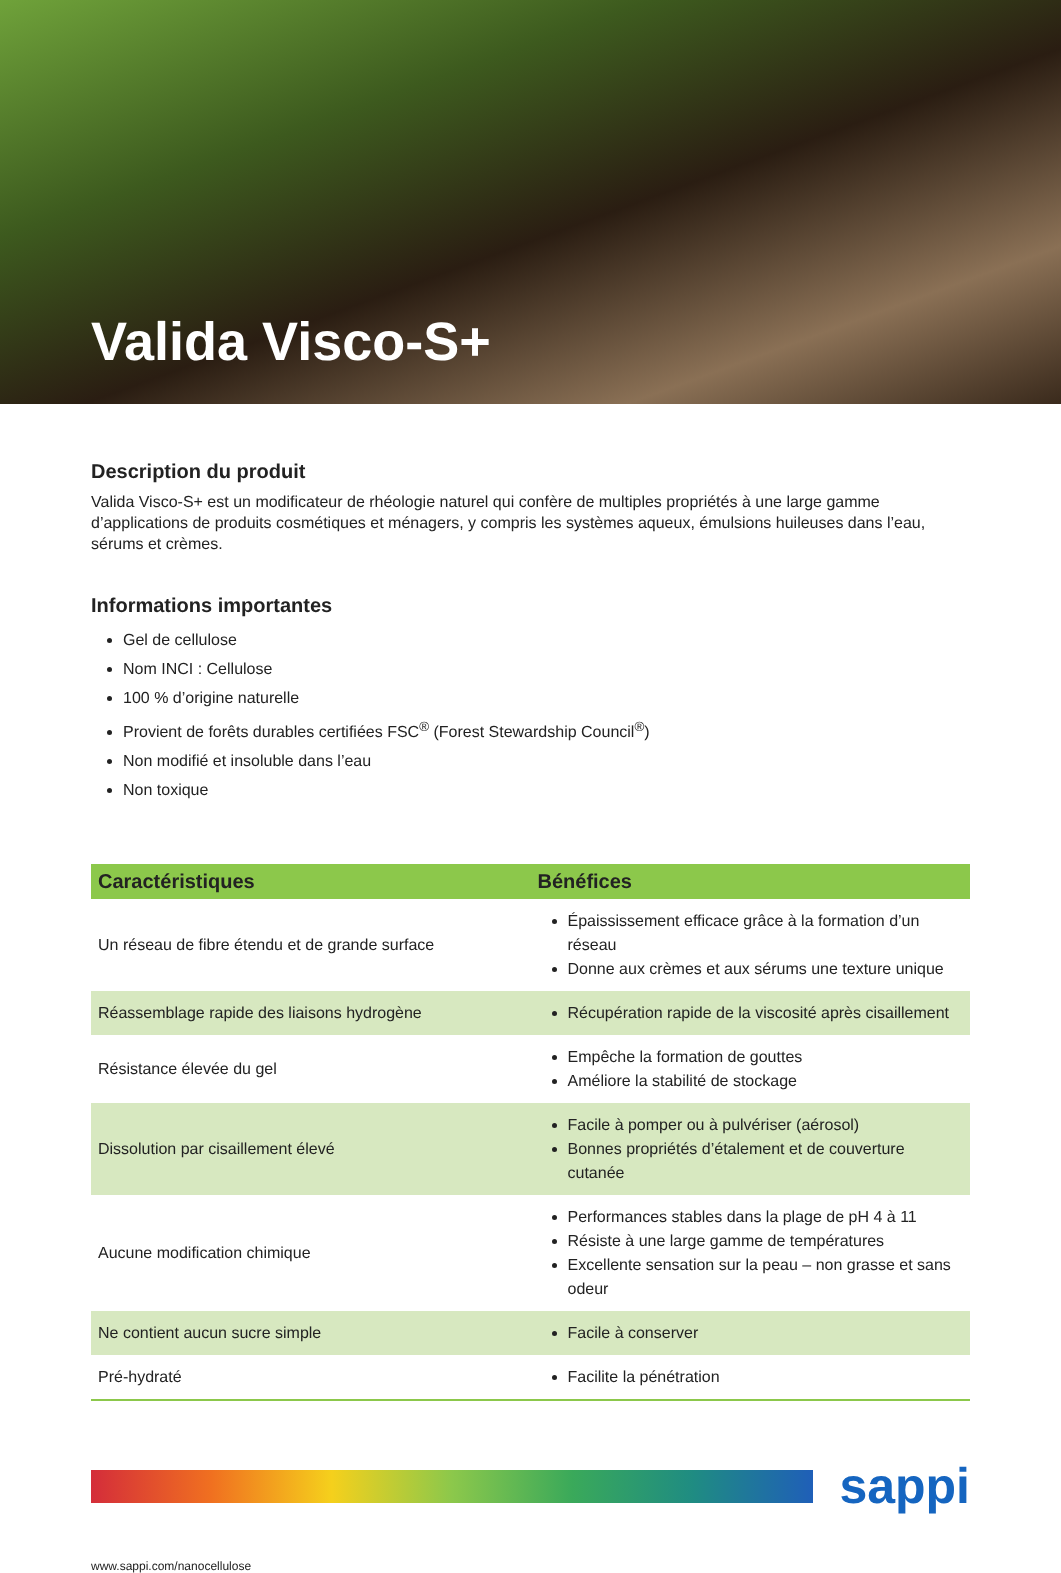Valida Visco-S+
Description du produit
Valida Visco-S+ est un modificateur de rhéologie naturel qui confère de multiples propriétés à une large gamme d’applications de produits cosmétiques et ménagers, y compris les systèmes aqueux, émulsions huileuses dans l’eau, sérums et crèmes.
Informations importantes
Gel de cellulose
Nom INCI : Cellulose
100 % d’origine naturelle
Provient de forêts durables certifiées FSC<sup>®</sup> (Forest Stewardship Council<sup>®</sup>)
Non modifié et insoluble dans l’eau
Non toxique
| Caractéristiques | Bénéfices |
| --- | --- |
| Un réseau de fibre étendu et de grande surface | Épaississement efficace grâce à la formation d’un réseau Donne aux crèmes et aux sérums une texture unique |
| Réassemblage rapide des liaisons hydrogène | Récupération rapide de la viscosité après cisaillement |
| Résistance élevée du gel | Empêche la formation de gouttes Améliore la stabilité de stockage |
| Dissolution par cisaillement élevé | Facile à pomper ou à pulvériser (aérosol) Bonnes propriétés d’étalement et de couverture cutanée |
| Aucune modification chimique | Performances stables dans la plage de pH 4 à 11 Résiste à une large gamme de températures Excellente sensation sur la peau – non grasse et sans odeur |
| Ne contient aucun sucre simple | Facile à conserver |
| Pré-hydraté | Facilite la pénétration |
sappi
www.sappi.com/nanocellulose